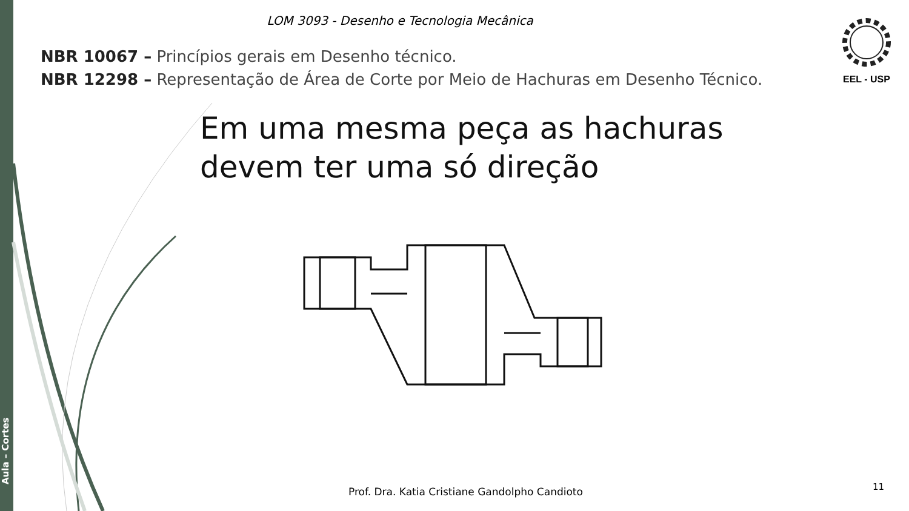Aula – Cortes
LOM 3093 - Desenho e Tecnologia Mecânica
NBR 10067 – Princípios gerais em Desenho técnico.
NBR 12298 – Representação de Área de Corte por Meio de Hachuras em Desenho Técnico.
EEL - USP
Em uma mesma peça as hachuras
devem ter uma só direção
Prof. Dra. Katia Cristiane Gandolpho Candioto
11